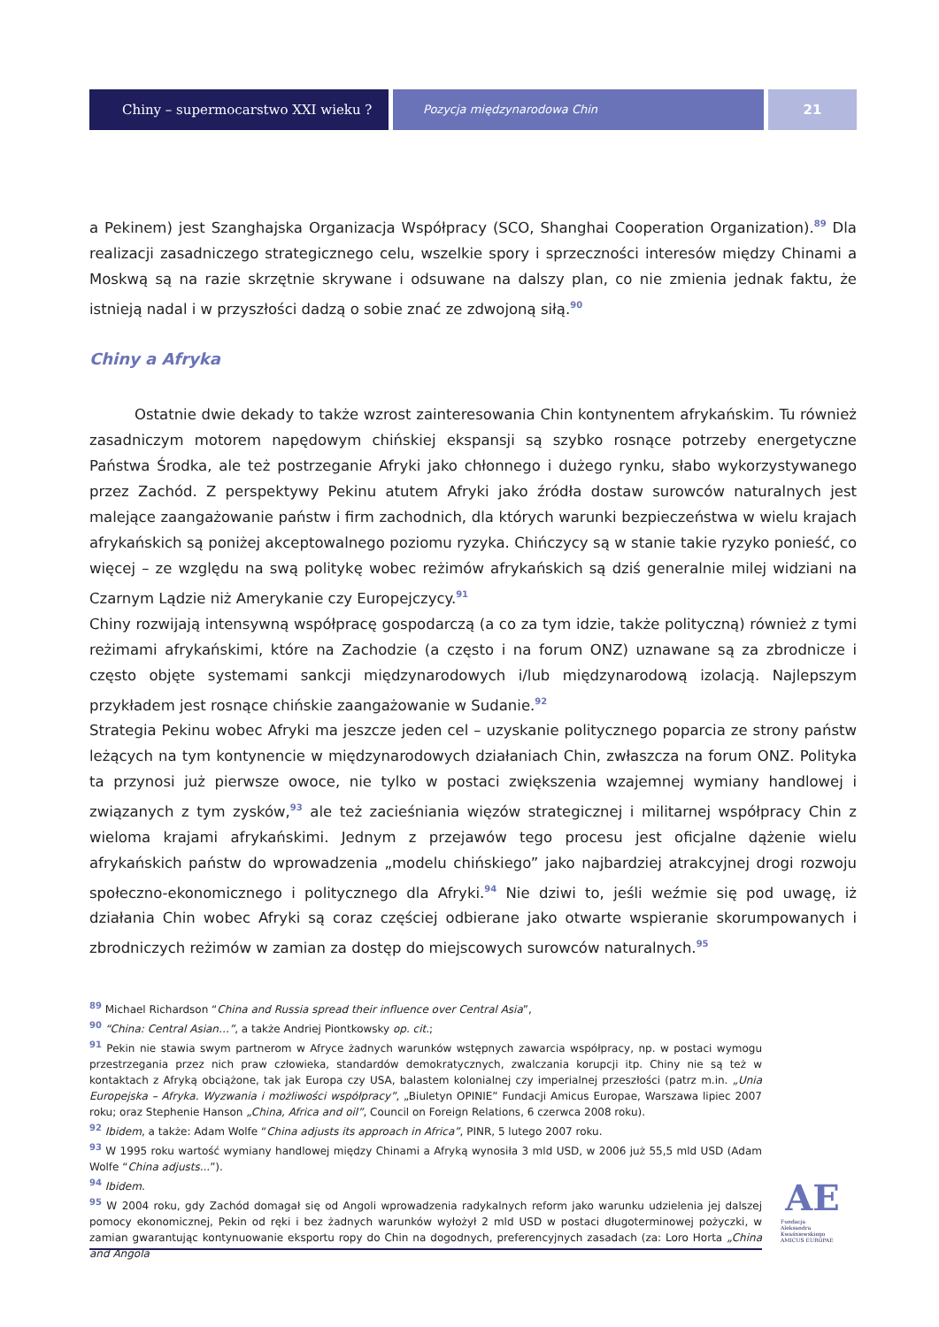Chiny – supermocarstwo XXI wieku ?
Pozycja międzynarodowa Chin
21
a Pekinem) jest Szanghajska Organizacja Współpracy (SCO, Shanghai Cooperation Organization).<sup>89</sup> Dla realizacji zasadniczego strategicznego celu, wszelkie spory i sprzeczności interesów między Chinami a Moskwą są na razie skrzętnie skrywane i odsuwane na dalszy plan, co nie zmienia jednak faktu, że istnieją nadal i w przyszłości dadzą o sobie znać ze zdwojoną siłą.<sup>90</sup>
Chiny a Afryka
Ostatnie dwie dekady to także wzrost zainteresowania Chin kontynentem afrykańskim. Tu również zasadniczym motorem napędowym chińskiej ekspansji są szybko rosnące potrzeby energetyczne Państwa Środka, ale też postrzeganie Afryki jako chłonnego i dużego rynku, słabo wykorzystywanego przez Zachód. Z perspektywy Pekinu atutem Afryki jako źródła dostaw surowców naturalnych jest malejące zaangażowanie państw i firm zachodnich, dla których warunki bezpieczeństwa w wielu krajach afrykańskich są poniżej akceptowalnego poziomu ryzyka. Chińczycy są w stanie takie ryzyko ponieść, co więcej – ze względu na swą politykę wobec reżimów afrykańskich są dziś generalnie milej widziani na Czarnym Lądzie niż Amerykanie czy Europejczycy.<sup>91</sup>
Chiny rozwijają intensywną współpracę gospodarczą (a co za tym idzie, także polityczną) również z tymi reżimami afrykańskimi, które na Zachodzie (a często i na forum ONZ) uznawane są za zbrodnicze i często objęte systemami sankcji międzynarodowych i/lub międzynarodową izolacją. Najlepszym przykładem jest rosnące chińskie zaangażowanie w Sudanie.<sup>92</sup>
Strategia Pekinu wobec Afryki ma jeszcze jeden cel – uzyskanie politycznego poparcia ze strony państw leżących na tym kontynencie w międzynarodowych działaniach Chin, zwłaszcza na forum ONZ. Polityka ta przynosi już pierwsze owoce, nie tylko w postaci zwiększenia wzajemnej wymiany handlowej i związanych z tym zysków,<sup>93</sup> ale też zacieśniania więzów strategicznej i militarnej współpracy Chin z wieloma krajami afrykańskimi. Jednym z przejawów tego procesu jest oficjalne dążenie wielu afrykańskich państw do wprowadzenia „modelu chińskiego” jako najbardziej atrakcyjnej drogi rozwoju społeczno-ekonomicznego i politycznego dla Afryki.<sup>94</sup> Nie dziwi to, jeśli weźmie się pod uwagę, iż działania Chin wobec Afryki są coraz częściej odbierane jako otwarte wspieranie skorumpowanych i zbrodniczych reżimów w zamian za dostęp do miejscowych surowców naturalnych.<sup>95</sup>
<sup>89</sup> Michael Richardson “China and Russia spread their influence over Central Asia”,
<sup>90</sup> “China: Central Asian…”, a także Andriej Piontkowsky op. cit.;
<sup>91</sup> Pekin nie stawia swym partnerom w Afryce żadnych warunków wstępnych zawarcia współpracy, np. w postaci wymogu przestrzegania przez nich praw człowieka, standardów demokratycznych, zwalczania korupcji itp. Chiny nie są też w kontaktach z Afryką obciążone, tak jak Europa czy USA, balastem kolonialnej czy imperialnej przeszłości (patrz m.in. „Unia Europejska – Afryka. Wyzwania i możliwości współpracy”, „Biuletyn OPINIE” Fundacji Amicus Europae, Warszawa lipiec 2007 roku; oraz Stephenie Hanson „China, Africa and oil”, Council on Foreign Relations, 6 czerwca 2008 roku).
<sup>92</sup> Ibidem, a także: Adam Wolfe “China adjusts its approach in Africa”, PINR, 5 lutego 2007 roku.
<sup>93</sup> W 1995 roku wartość wymiany handlowej między Chinami a Afryką wynosiła 3 mld USD, w 2006 już 55,5 mld USD (Adam Wolfe “China adjusts...”).
<sup>94</sup> Ibidem.
<sup>95</sup> W 2004 roku, gdy Zachód domagał się od Angoli wprowadzenia radykalnych reform jako warunku udzielenia jej dalszej pomocy ekonomicznej, Pekin od ręki i bez żadnych warunków wyłożył 2 mld USD w postaci długoterminowej pożyczki, w zamian gwarantując kontynuowanie eksportu ropy do Chin na dogodnych, preferencyjnych zasadach (za: Loro Horta „China and Angola
AE
Fundacja
Aleksandra Kwaśniewskiego
AMICUS EUROPAE